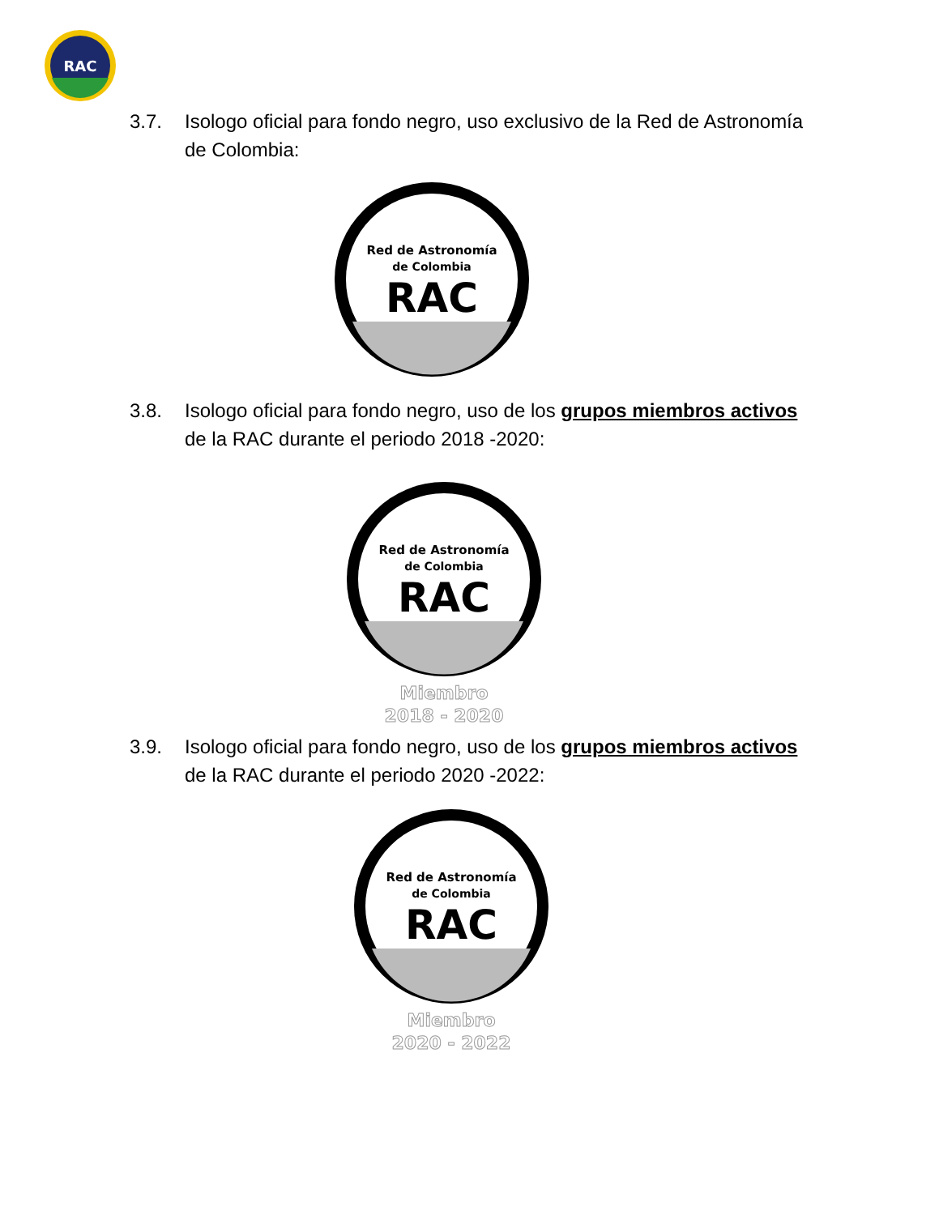RAC
3.7. Isologo oficial para fondo negro, uso exclusivo de la Red de Astronomía de Colombia:
Red de Astronomía
de Colombia
RAC
3.8. Isologo oficial para fondo negro, uso de los grupos miembros activos de la RAC durante el periodo 2018 -2020:
Red de Astronomía
de Colombia
RAC
Miembro
2018 - 2020
3.9. Isologo oficial para fondo negro, uso de los grupos miembros activos de la RAC durante el periodo 2020 -2022:
Red de Astronomía
de Colombia
RAC
Miembro
2020 - 2022